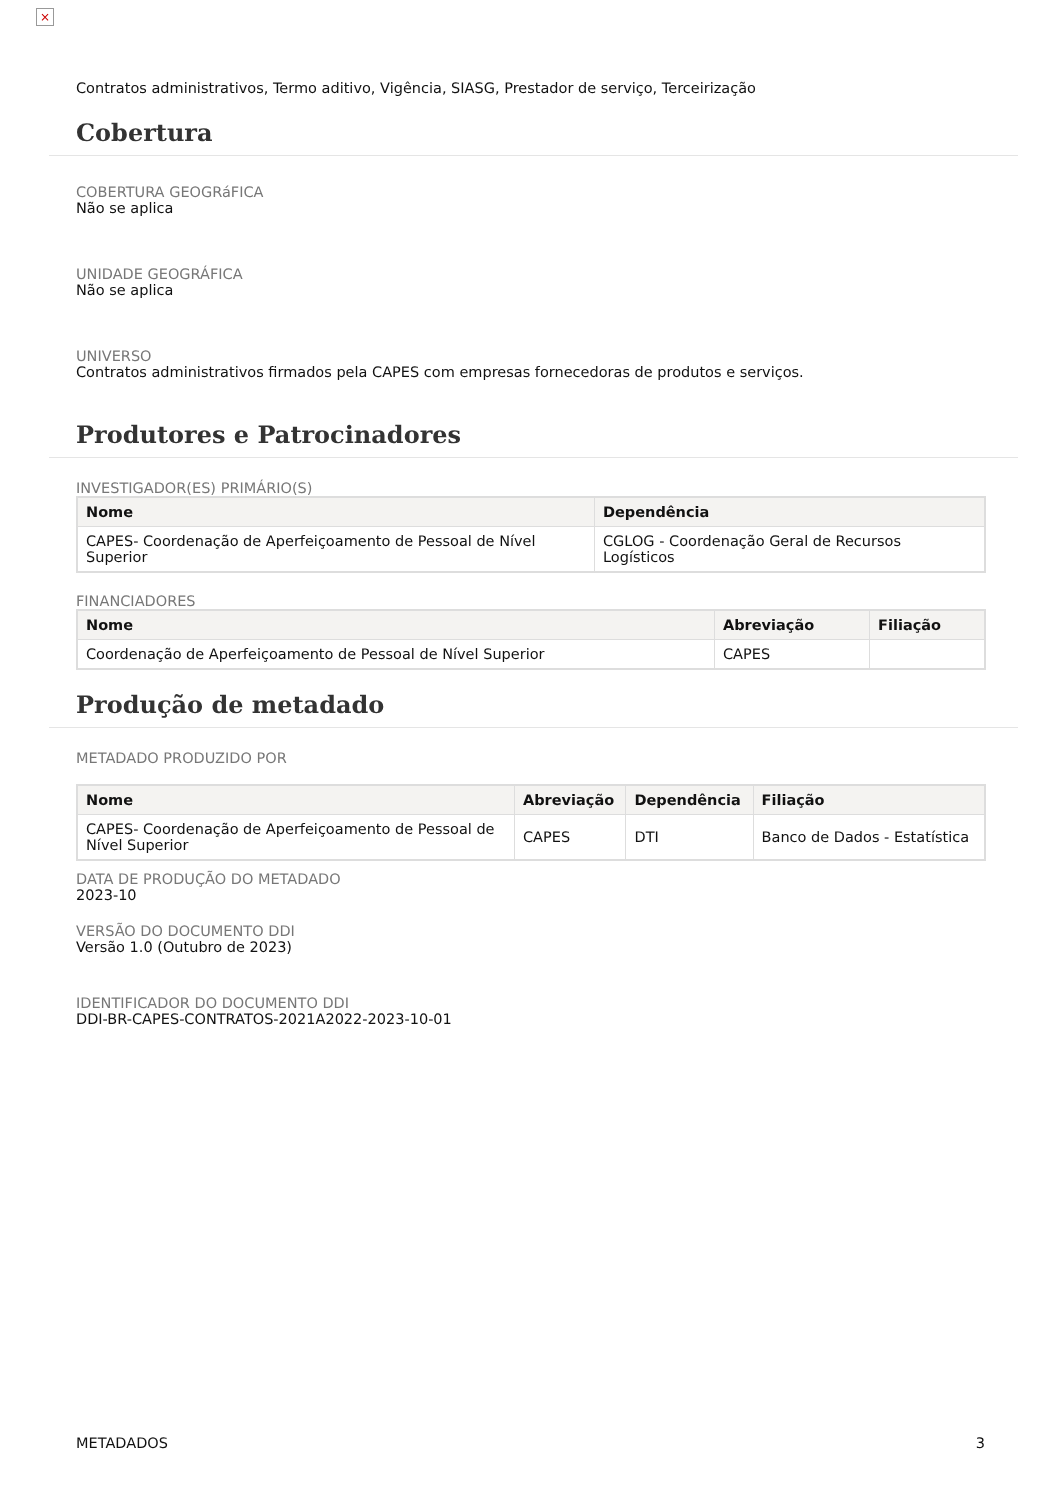×
Contratos administrativos, Termo aditivo, Vigência, SIASG, Prestador de serviço, Terceirização
Cobertura
COBERTURA GEOGRáFICA
Não se aplica
UNIDADE GEOGRÁFICA
Não se aplica
UNIVERSO
Contratos administrativos firmados pela CAPES com empresas fornecedoras de produtos e serviços.
Produtores e Patrocinadores
INVESTIGADOR(ES) PRIMÁRIO(S)
| Nome | Dependência |
| --- | --- |
| CAPES- Coordenação de Aperfeiçoamento de Pessoal de Nível Superior | CGLOG - Coordenação Geral de Recursos Logísticos |
FINANCIADORES
| Nome | Abreviação | Filiação |
| --- | --- | --- |
| Coordenação de Aperfeiçoamento de Pessoal de Nível Superior | CAPES | |
Produção de metadado
METADADO PRODUZIDO POR
| Nome | Abreviação | Dependência | Filiação |
| --- | --- | --- | --- |
| CAPES- Coordenação de Aperfeiçoamento de Pessoal de Nível Superior | CAPES | DTI | Banco de Dados - Estatística |
DATA DE PRODUÇÃO DO METADADO
2023-10
VERSÃO DO DOCUMENTO DDI
Versão 1.0 (Outubro de 2023)
IDENTIFICADOR DO DOCUMENTO DDI
DDI-BR-CAPES-CONTRATOS-2021A2022-2023-10-01
METADADOS 3